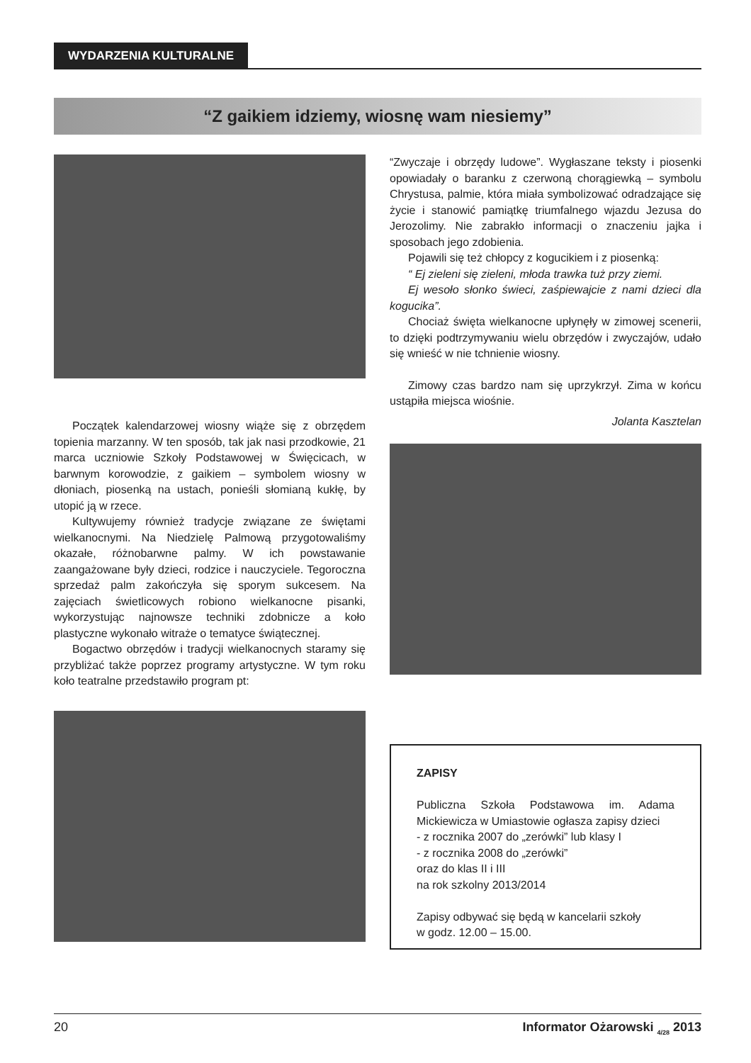WYDARZENIA KULTURALNE
“Z gaikiem idziemy, wiosnę wam niesiemy”
Początek kalendarzowej wiosny wiąże się z obrzędem topienia marzanny. W ten sposób, tak jak nasi przodkowie, 21 marca uczniowie Szkoły Podstawowej w Święcicach, w barwnym korowodzie, z gaikiem – symbolem wiosny w dłoniach, piosenką na ustach, ponieśli słomianą kukłę, by utopić ją w rzece.
Kultywujemy również tradycje związane ze świętami wielkanocnymi. Na Niedzielę Palmową przygotowaliśmy okazałe, różnobarwne palmy. W ich powstawanie zaangażowane były dzieci, rodzice i nauczyciele. Tegoroczna sprzedaż palm zakończyła się sporym sukcesem. Na zajęciach świetlicowych robiono wielkanocne pisanki, wykorzystując najnowsze techniki zdobnicze a koło plastyczne wykonało witraże o tematyce świątecznej.
Bogactwo obrzędów i tradycji wielkanocnych staramy się przybliżać także poprzez programy artystyczne. W tym roku koło teatralne przedstawiło program pt:
“Zwyczaje i obrzędy ludowe”. Wygłaszane teksty i piosenki opowiadały o baranku z czerwoną chorągiewką – symbolu Chrystusa, palmie, która miała symbolizować odradzające się życie i stanowić pamiątkę triumfalnego wjazdu Jezusa do Jerozolimy. Nie zabrakło informacji o znaczeniu jajka i sposobach jego zdobienia.
Pojawili się też chłopcy z kogucikiem i z piosenką:
“ Ej zieleni się zieleni, młoda trawka tuż przy ziemi.
Ej wesoło słonko świeci, zaśpiewajcie z nami dzieci dla kogucika”.
Chociaż święta wielkanocne upłynęły w zimowej scenerii, to dzięki podtrzymywaniu wielu obrzędów i zwyczajów, udało się wnieść w nie tchnienie wiosny.
Zimowy czas bardzo nam się uprzykrzył. Zima w końcu ustąpiła miejsca wiośnie.
Jolanta Kasztelan
ZAPISY
Publiczna Szkoła Podstawowa im. Adama Mickiewicza w Umiastowie ogłasza zapisy dzieci
- z rocznika 2007 do „zerówki” lub klasy I
- z rocznika 2008 do „zerówki”
oraz do klas II i III
na rok szkolny 2013/2014
Zapisy odbywać się będą w kancelarii szkoły
w godz. 12.00 – 15.00.
20 Informator Ożarowski <sub>4/28</sub> 2013